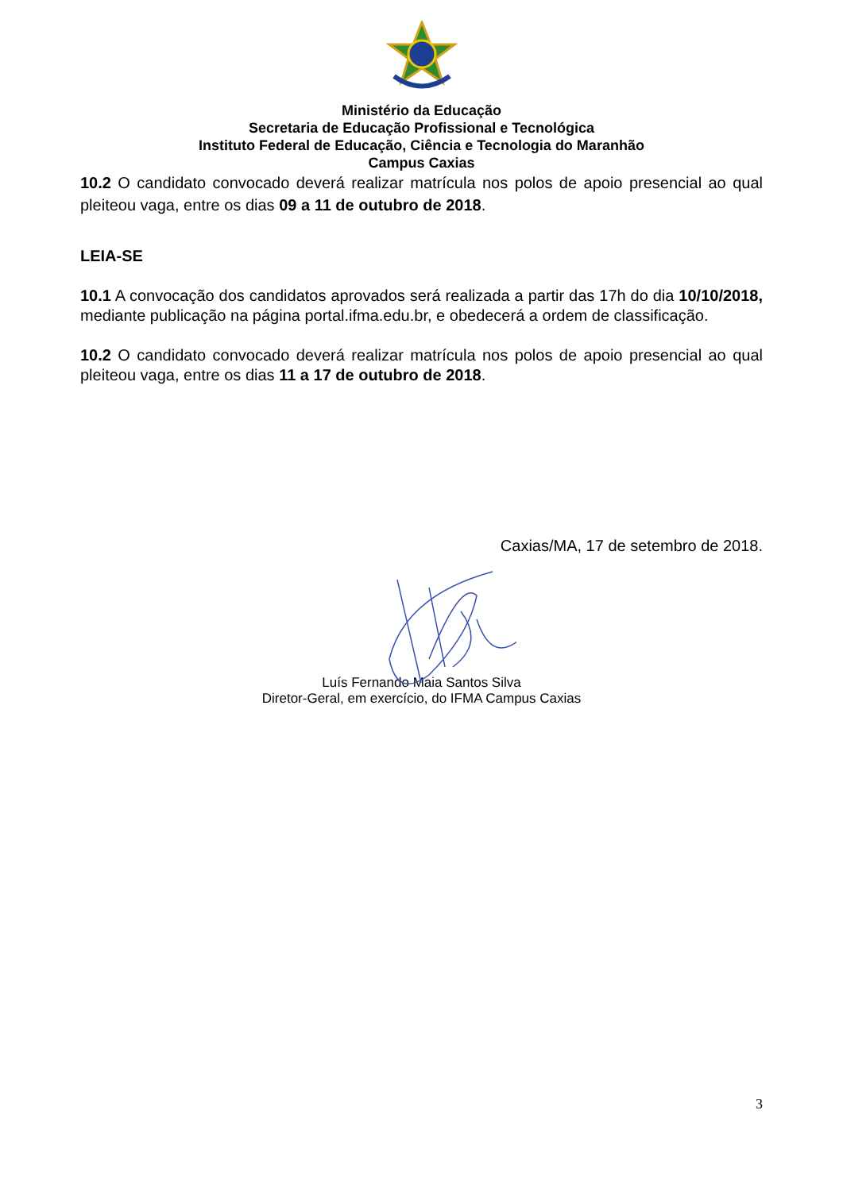Ministério da Educação
Secretaria de Educação Profissional e Tecnológica
Instituto Federal de Educação, Ciência e Tecnologia do Maranhão
Campus Caxias
10.2 O candidato convocado deverá realizar matrícula nos polos de apoio presencial ao qual pleiteou vaga, entre os dias 09 a 11 de outubro de 2018.
LEIA-SE
10.1 A convocação dos candidatos aprovados será realizada a partir das 17h do dia 10/10/2018, mediante publicação na página portal.ifma.edu.br, e obedecerá a ordem de classificação.
10.2 O candidato convocado deverá realizar matrícula nos polos de apoio presencial ao qual pleiteou vaga, entre os dias 11 a 17 de outubro de 2018.
Caxias/MA, 17 de setembro de 2018.
Luís Fernando Maia Santos Silva
Diretor-Geral, em exercício, do IFMA Campus Caxias
3